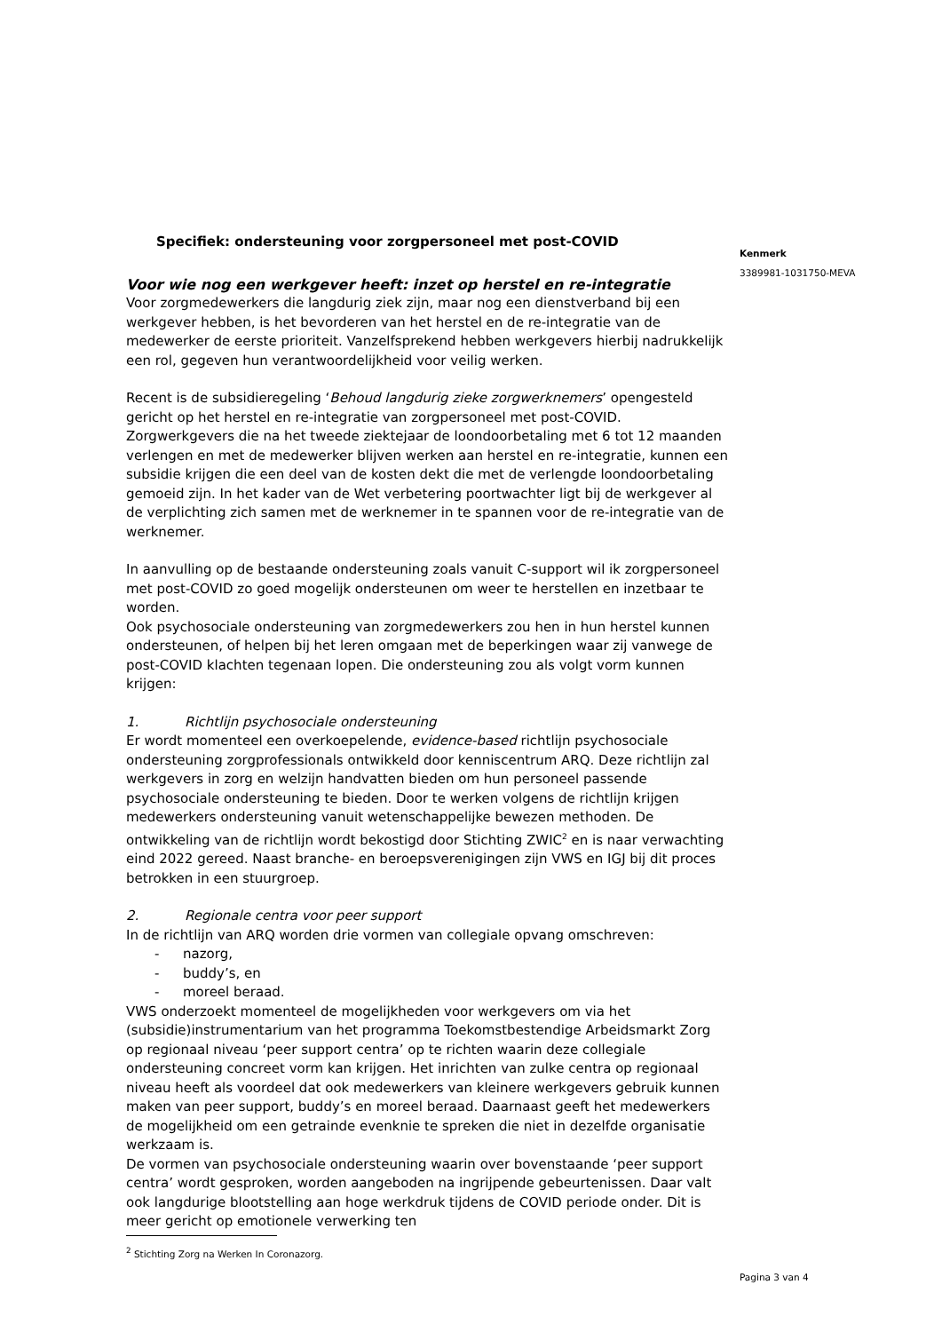Specifiek: ondersteuning voor zorgpersoneel met post-COVID
Voor wie nog een werkgever heeft: inzet op herstel en re-integratie
Voor zorgmedewerkers die langdurig ziek zijn, maar nog een dienstverband bij een werkgever hebben, is het bevorderen van het herstel en de re-integratie van de medewerker de eerste prioriteit. Vanzelfsprekend hebben werkgevers hierbij nadrukkelijk een rol, gegeven hun verantwoordelijkheid voor veilig werken.
Recent is de subsidieregeling ‘Behoud langdurig zieke zorgwerknemers’ opengesteld gericht op het herstel en re-integratie van zorgpersoneel met post-COVID. Zorgwerkgevers die na het tweede ziektejaar de loondoorbetaling met 6 tot 12 maanden verlengen en met de medewerker blijven werken aan herstel en re-integratie, kunnen een subsidie krijgen die een deel van de kosten dekt die met de verlengde loondoorbetaling gemoeid zijn. In het kader van de Wet verbetering poortwachter ligt bij de werkgever al de verplichting zich samen met de werknemer in te spannen voor de re-integratie van de werknemer.
In aanvulling op de bestaande ondersteuning zoals vanuit C-support wil ik zorgpersoneel met post-COVID zo goed mogelijk ondersteunen om weer te herstellen en inzetbaar te worden.
Ook psychosociale ondersteuning van zorgmedewerkers zou hen in hun herstel kunnen ondersteunen, of helpen bij het leren omgaan met de beperkingen waar zij vanwege de post-COVID klachten tegenaan lopen. Die ondersteuning zou als volgt vorm kunnen krijgen:
1. Richtlijn psychosociale ondersteuning
Er wordt momenteel een overkoepelende, evidence-based richtlijn psychosociale ondersteuning zorgprofessionals ontwikkeld door kenniscentrum ARQ. Deze richtlijn zal werkgevers in zorg en welzijn handvatten bieden om hun personeel passende psychosociale ondersteuning te bieden. Door te werken volgens de richtlijn krijgen medewerkers ondersteuning vanuit wetenschappelijke bewezen methoden. De ontwikkeling van de richtlijn wordt bekostigd door Stichting ZWIC<sup>2</sup> en is naar verwachting eind 2022 gereed. Naast branche- en beroepsverenigingen zijn VWS en IGJ bij dit proces betrokken in een stuurgroep.
2. Regionale centra voor peer support
In de richtlijn van ARQ worden drie vormen van collegiale opvang omschreven:
- nazorg,
- buddy’s, en
- moreel beraad.
VWS onderzoekt momenteel de mogelijkheden voor werkgevers om via het (subsidie)instrumentarium van het programma Toekomstbestendige Arbeidsmarkt Zorg op regionaal niveau ‘peer support centra’ op te richten waarin deze collegiale ondersteuning concreet vorm kan krijgen. Het inrichten van zulke centra op regionaal niveau heeft als voordeel dat ook medewerkers van kleinere werkgevers gebruik kunnen maken van peer support, buddy’s en moreel beraad. Daarnaast geeft het medewerkers de mogelijkheid om een getrainde evenknie te spreken die niet in dezelfde organisatie werkzaam is.
De vormen van psychosociale ondersteuning waarin over bovenstaande ‘peer support centra’ wordt gesproken, worden aangeboden na ingrijpende gebeurtenissen. Daar valt ook langdurige blootstelling aan hoge werkdruk tijdens de COVID periode onder. Dit is meer gericht op emotionele verwerking ten
<sup>2</sup> Stichting Zorg na Werken In Coronazorg.
Kenmerk
3389981-1031750-MEVA
Pagina 3 van 4